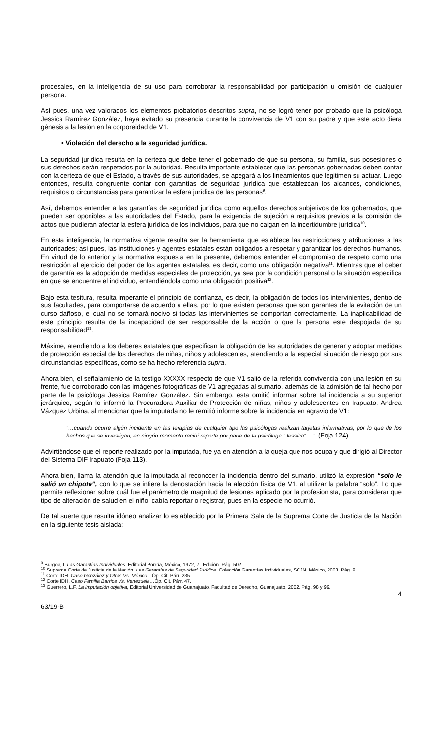procesales, en la inteligencia de su uso para corroborar la responsabilidad por participación u omisión de cualquier persona.
Así pues, una vez valorados los elementos probatorios descritos supra, no se logró tener por probado que la psicóloga Jessica Ramírez González, haya evitado su presencia durante la convivencia de V1 con su padre y que este acto diera génesis a la lesión en la corporeidad de V1.
• Violación del derecho a la seguridad jurídica.
La seguridad jurídica resulta en la certeza que debe tener el gobernado de que su persona, su familia, sus posesiones o sus derechos serán respetados por la autoridad. Resulta importante establecer que las personas gobernadas deben contar con la certeza de que el Estado, a través de sus autoridades, se apegará a los lineamientos que legitimen su actuar. Luego entonces, resulta congruente contar con garantías de seguridad jurídica que establezcan los alcances, condiciones, requisitos o circunstancias para garantizar la esfera jurídica de las personas<sup>9</sup>.
Así, debemos entender a las garantías de seguridad jurídica como aquellos derechos subjetivos de los gobernados, que pueden ser oponibles a las autoridades del Estado, para la exigencia de sujeción a requisitos previos a la comisión de actos que pudieran afectar la esfera jurídica de los individuos, para que no caigan en la incertidumbre jurídica<sup>10</sup>.
En esta inteligencia, la normativa vigente resulta ser la herramienta que establece las restricciones y atribuciones a las autoridades; así pues, las instituciones y agentes estatales están obligados a respetar y garantizar los derechos humanos. En virtud de lo anterior y la normativa expuesta en la presente, debemos entender el compromiso de respeto como una restricción al ejercicio del poder de los agentes estatales, es decir, como una obligación negativa<sup>11</sup>. Mientras que el deber de garantía es la adopción de medidas especiales de protección, ya sea por la condición personal o la situación específica en que se encuentre el individuo, entendiéndola como una obligación positiva<sup>12</sup>.
Bajo esta tesitura, resulta imperante el principio de confianza, es decir, la obligación de todos los intervinientes, dentro de sus facultades, para comportarse de acuerdo a ellas, por lo que existen personas que son garantes de la evitación de un curso dañoso, el cual no se tornará nocivo si todas las intervinientes se comportan correctamente. La inaplicabilidad de este principio resulta de la incapacidad de ser responsable de la acción o que la persona este despojada de su responsabilidad<sup>13</sup>.
Máxime, atendiendo a los deberes estatales que especifican la obligación de las autoridades de generar y adoptar medidas de protección especial de los derechos de niñas, niños y adolescentes, atendiendo a la especial situación de riesgo por sus circunstancias específicas, como se ha hecho referencia supra.
Ahora bien, el señalamiento de la testigo XXXXX respecto de que V1 salió de la referida convivencia con una lesión en su frente, fue corroborado con las imágenes fotográficas de V1 agregadas al sumario, además de la admisión de tal hecho por parte de la psicóloga Jessica Ramírez González. Sin embargo, esta omitió informar sobre tal incidencia a su superior jerárquico, según lo informó la Procuradora Auxiliar de Protección de niñas, niños y adolescentes en Irapuato, Andrea Vázquez Urbina, al mencionar que la imputada no le remitió informe sobre la incidencia en agravio de V1:
“…cuando ocurre algún incidente en las terapias de cualquier tipo las psicólogas realizan tarjetas informativas, por lo que de los hechos que se investigan, en ningún momento recibí reporte por parte de la psicóloga “Jessica” …”. (Foja 124)
Advirtiéndose que el reporte realizado por la imputada, fue ya en atención a la queja que nos ocupa y que dirigió al Director del Sistema DIF Irapuato (Foja 113).
Ahora bien, llama la atención que la imputada al reconocer la incidencia dentro del sumario, utilizó la expresión “solo le salió un chipote”, con lo que se infiere la denostación hacia la afección física de V1, al utilizar la palabra “solo”. Lo que permite reflexionar sobre cuál fue el parámetro de magnitud de lesiones aplicado por la profesionista, para considerar que tipo de alteración de salud en el niño, cabía reportar o registrar, pues en la especie no ocurrió.
De tal suerte que resulta idóneo analizar lo establecido por la Primera Sala de la Suprema Corte de Justicia de la Nación en la siguiente tesis aislada:
<sup>9</sup> Burgoa, I. Las Garantías Individuales. Editorial Porrúa, México, 1972, 7° Edición. Pág. 502.
<sup>10</sup> Suprema Corte de Justicia de la Nación. Las Garantías de Seguridad Jurídica. Colección Garantías Individuales, SCJN, México, 2003. Pág. 9.
<sup>11</sup> Corte IDH. Caso González y Otras Vs. México…Óp. Cit. Párr. 235.
<sup>12</sup> Corte IDH. Caso Familia Barrios Vs. Venezuela…Óp. Cit. Párr. 47.
<sup>13</sup> Guerrero, L.F. La imputación objetiva, Editorial Universidad de Guanajuato, Facultad de Derecho, Guanajuato, 2002. Pág. 98 y 99.
4
63/19-B